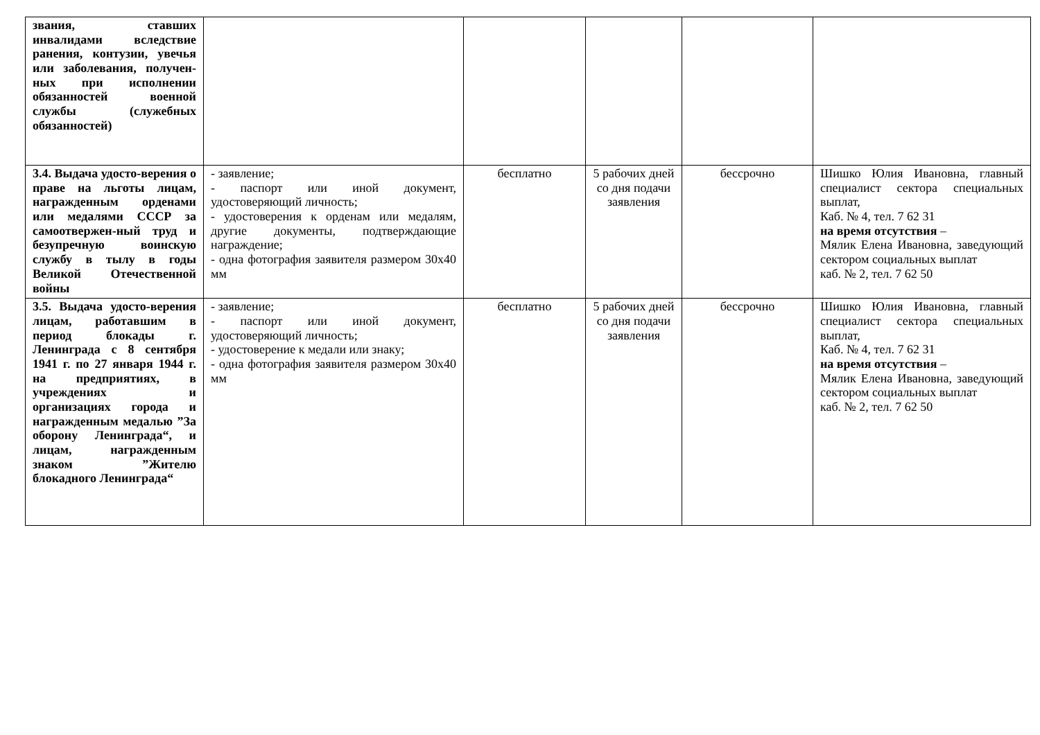| звания, ставших инвалидами вследствие ранения, контузии, увечья или заболевания, получен-ных при исполнении обязанностей военной службы (служебных обязанностей) | | | | | |
| 3.4. Выдача удосто-верения о праве на льготы лицам, награжденным орденами или медалями СССР за самоотвержен-ный труд и безупречную воинскую службу в тылу в годы Великой Отечественной войны | - заявление; - паспорт или иной документ, удостоверяющий личность; - удостоверения к орденам или медалям, другие документы, подтверждающие награждение; - одна фотография заявителя размером 30х40 мм | бесплатно | 5 рабочих дней со дня подачи заявления | бессрочно | Шишко Юлия Ивановна, главный специалист сектора специальных выплат, Каб. № 4, тел. 7 62 31 на время отсутствия – Мялик Елена Ивановна, заведующий сектором социальных выплат каб. № 2, тел. 7 62 50 |
| 3.5. Выдача удосто-верения лицам, работавшим в период блокады г. Ленинграда с 8 сентября 1941 г. по 27 января 1944 г. на предприятиях, в учреждениях и организациях города и награжденным медалью ”За оборону Ленинграда“, и лицам, награжденным знаком ”Жителю блокадного Ленинграда“ | - заявление; - паспорт или иной документ, удостоверяющий личность; - удостоверение к медали или знаку; - одна фотография заявителя размером 30х40 мм | бесплатно | 5 рабочих дней со дня подачи заявления | бессрочно | Шишко Юлия Ивановна, главный специалист сектора специальных выплат, Каб. № 4, тел. 7 62 31 на время отсутствия – Мялик Елена Ивановна, заведующий сектором социальных выплат каб. № 2, тел. 7 62 50 |